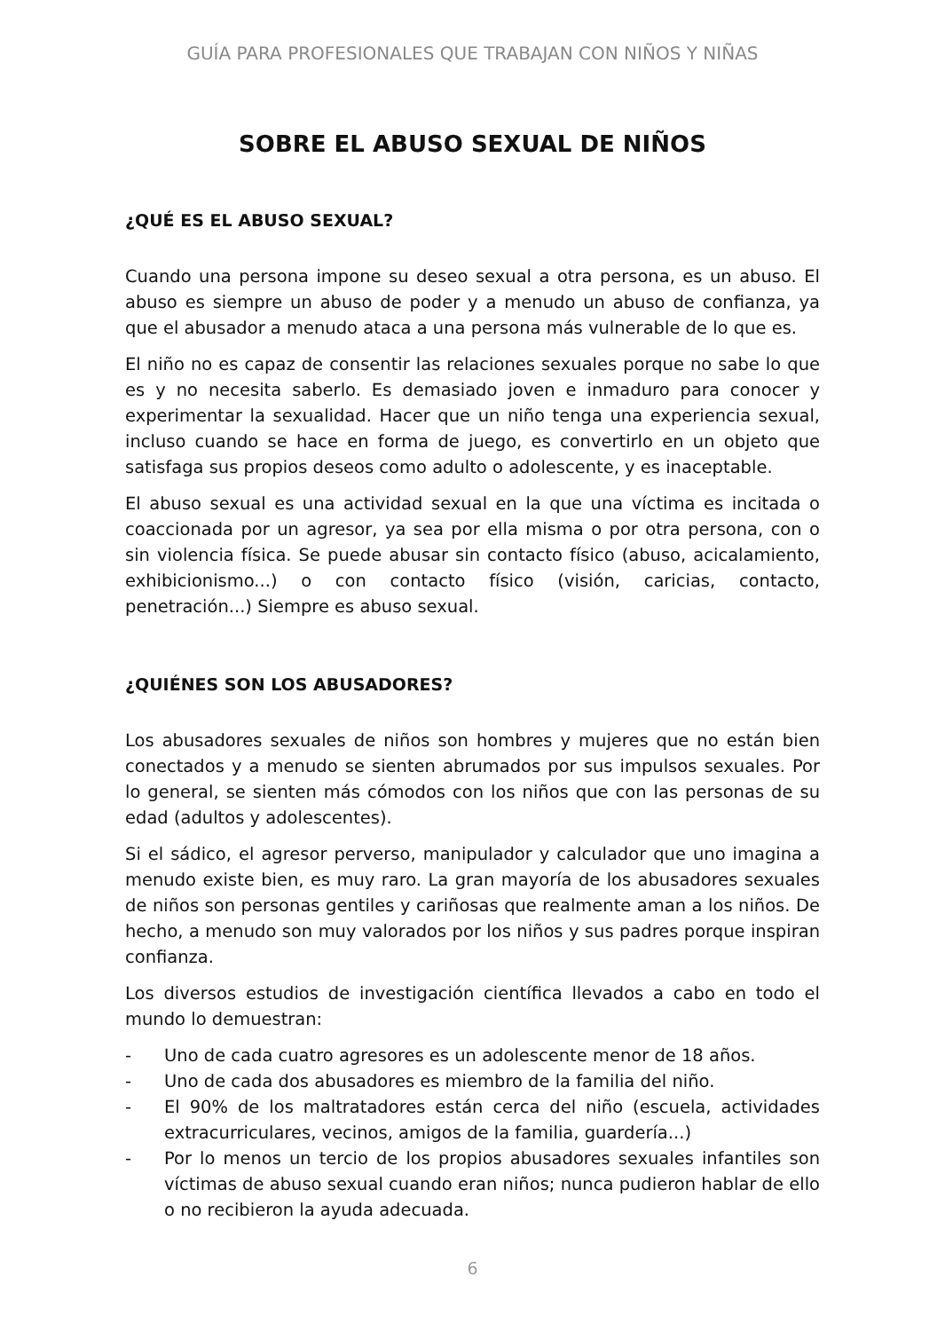GUÍA PARA PROFESIONALES QUE TRABAJAN CON NIÑOS Y NIÑAS
SOBRE EL ABUSO SEXUAL DE NIÑOS
¿QUÉ ES EL ABUSO SEXUAL?
Cuando una persona impone su deseo sexual a otra persona, es un abuso. El abuso es siempre un abuso de poder y a menudo un abuso de confianza, ya que el abusador a menudo ataca a una persona más vulnerable de lo que es.
El niño no es capaz de consentir las relaciones sexuales porque no sabe lo que es y no necesita saberlo. Es demasiado joven e inmaduro para conocer y experimentar la sexualidad. Hacer que un niño tenga una experiencia sexual, incluso cuando se hace en forma de juego, es convertirlo en un objeto que satisfaga sus propios deseos como adulto o adolescente, y es inaceptable.
El abuso sexual es una actividad sexual en la que una víctima es incitada o coaccionada por un agresor, ya sea por ella misma o por otra persona, con o sin violencia física. Se puede abusar sin contacto físico (abuso, acicalamiento, exhibicionismo...) o con contacto físico (visión, caricias, contacto, penetración...) Siempre es abuso sexual.
¿QUIÉNES SON LOS ABUSADORES?
Los abusadores sexuales de niños son hombres y mujeres que no están bien conectados y a menudo se sienten abrumados por sus impulsos sexuales. Por lo general, se sienten más cómodos con los niños que con las personas de su edad (adultos y adolescentes).
Si el sádico, el agresor perverso, manipulador y calculador que uno imagina a menudo existe bien, es muy raro. La gran mayoría de los abusadores sexuales de niños son personas gentiles y cariñosas que realmente aman a los niños. De hecho, a menudo son muy valorados por los niños y sus padres porque inspiran confianza.
Los diversos estudios de investigación científica llevados a cabo en todo el mundo lo demuestran:
- Uno de cada cuatro agresores es un adolescente menor de 18 años.
- Uno de cada dos abusadores es miembro de la familia del niño.
- El 90% de los maltratadores están cerca del niño (escuela, actividades extracurriculares, vecinos, amigos de la familia, guardería...)
- Por lo menos un tercio de los propios abusadores sexuales infantiles son víctimas de abuso sexual cuando eran niños; nunca pudieron hablar de ello o no recibieron la ayuda adecuada.
6